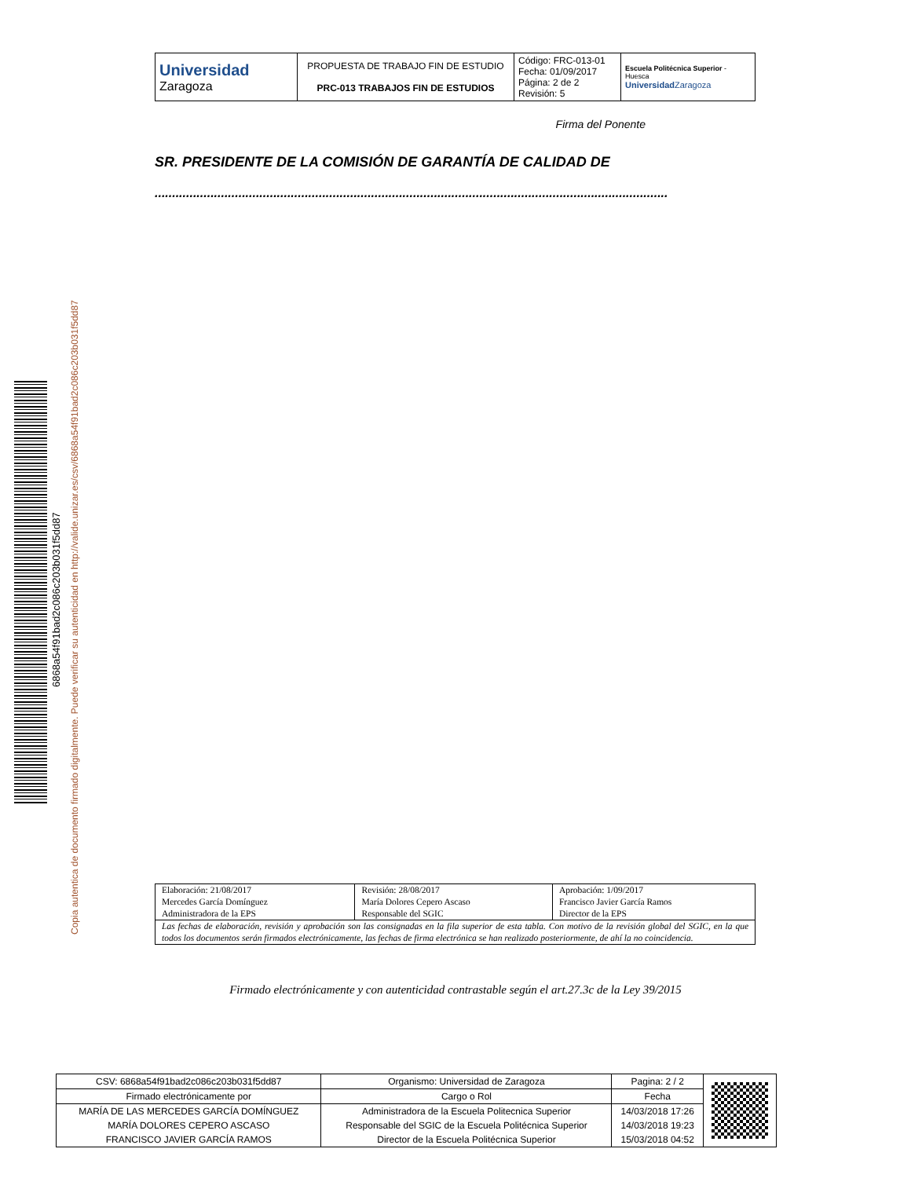| Universidad Zaragoza | PROPUESTA DE TRABAJO FIN DE ESTUDIO PRC-013 TRABAJOS FIN DE ESTUDIOS | Código: FRC-013-01 Fecha: 01/09/2017 Página: 2 de 2 Revisión: 5 | Escuela Politécnica Superior - Huesca Universidad Zaragoza |
Firma del Ponente
SR. PRESIDENTE DE LA COMISIÓN DE GARANTÍA DE CALIDAD DE
...................................................................................................................................................
6868a54f91bad2c086c203b031f5dd87
Copia autentica de documento firmado digitalmente. Puede verificar su autenticidad en http://valide.unizar.es/csv/6868a54f91bad2c086c203b031f5dd87
| Elaboración: 21/08/2017 Mercedes García Domínguez Administradora de la EPS | Revisión: 28/08/2017 María Dolores Cepero Ascaso Responsable del SGIC | Aprobación: 1/09/2017 Francisco Javier García Ramos Director de la EPS |
| Las fechas de elaboración, revisión y aprobación son las consignadas en la fila superior de esta tabla. Con motivo de la revisión global del SGIC, en la que todos los documentos serán firmados electrónicamente, las fechas de firma electrónica se han realizado posteriormente, de ahí la no coincidencia. | | |
Firmado electrónicamente y con autenticidad contrastable según el art.27.3c de la Ley 39/2015
| CSV: 6868a54f91bad2c086c203b031f5dd87 | Organismo: Universidad de Zaragoza | Pagina: 2 / 2 | |
| Firmado electrónicamente por | Cargo o Rol | Fecha | |
| MARÍA DE LAS MERCEDES GARCÍA DOMÍNGUEZ | Administradora de la Escuela Politecnica Superior | 14/03/2018 17:26 | |
| MARÍA DOLORES CEPERO ASCASO | Responsable del SGIC de la Escuela Politécnica Superior | 14/03/2018 19:23 | |
| FRANCISCO JAVIER GARCÍA RAMOS | Director de la Escuela Politécnica Superior | 15/03/2018 04:52 | |